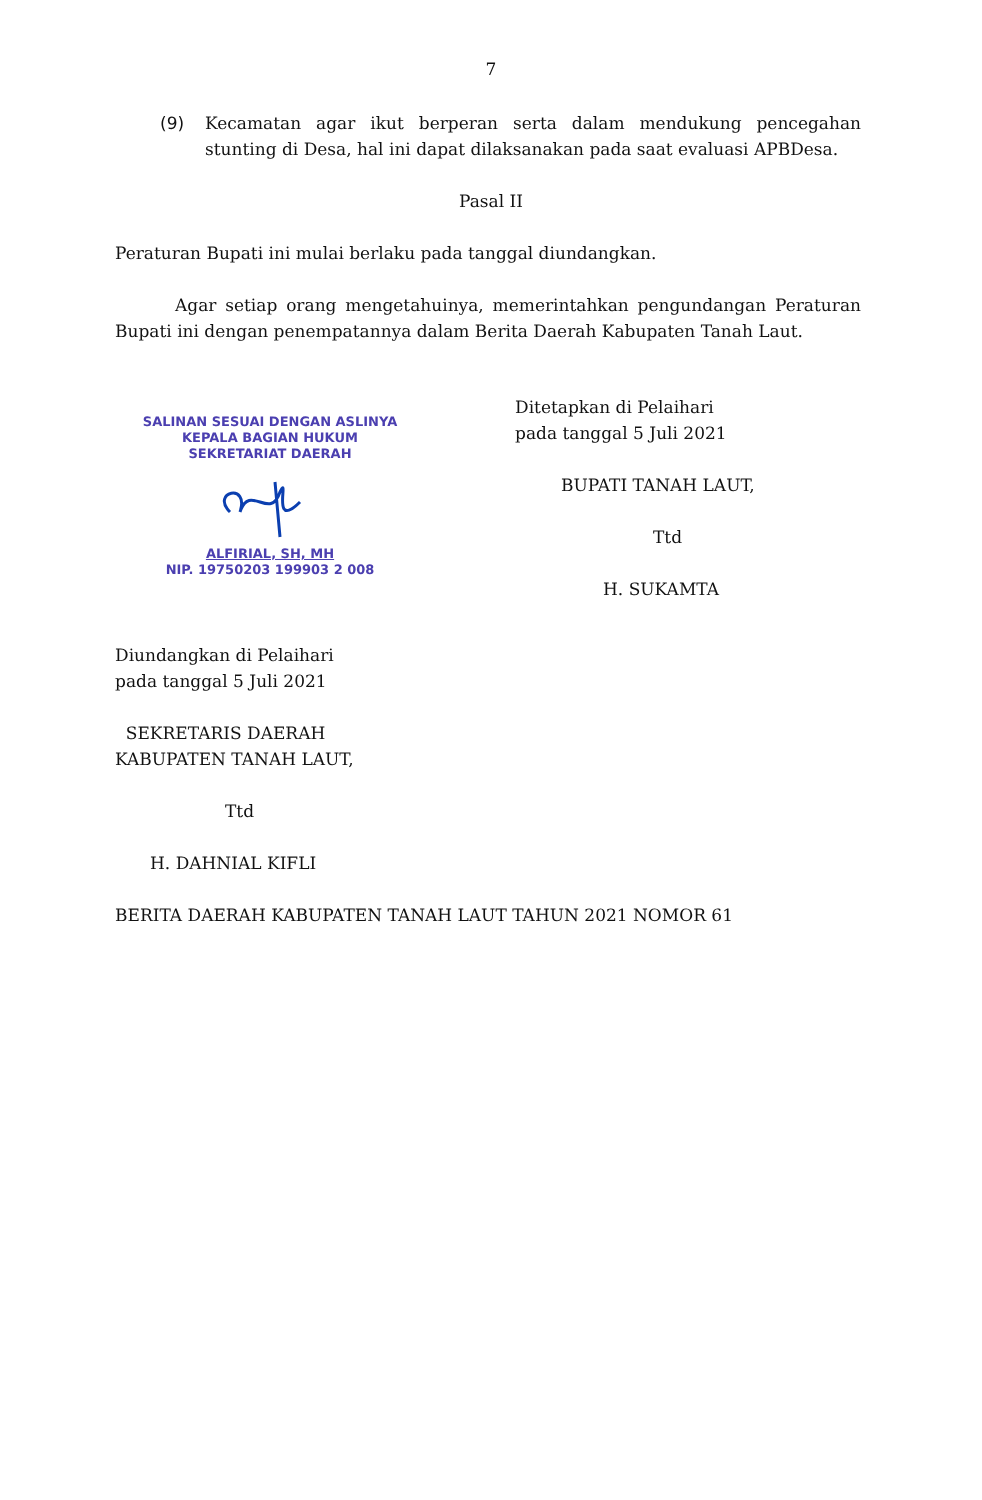7
(9) Kecamatan agar ikut berperan serta dalam mendukung pencegahan stunting di Desa, hal ini dapat dilaksanakan pada saat evaluasi APBDesa.
Pasal II
Peraturan Bupati ini mulai berlaku pada tanggal diundangkan.
Agar setiap orang mengetahuinya, memerintahkan pengundangan Peraturan Bupati ini dengan penempatannya dalam Berita Daerah Kabupaten Tanah Laut.
SALINAN SESUAI DENGAN ASLINYA
KEPALA BAGIAN HUKUM
SEKRETARIAT DAERAH
ALFIRIAL, SH, MH
NIP. 19750203 199903 2 008
Ditetapkan di Pelaihari
pada tanggal 5 Juli 2021
BUPATI TANAH LAUT,
Ttd
H. SUKAMTA
Diundangkan di Pelaihari
pada tanggal 5 Juli 2021
SEKRETARIS DAERAH
KABUPATEN TANAH LAUT,
Ttd
H. DAHNIAL KIFLI
BERITA DAERAH KABUPATEN TANAH LAUT TAHUN 2021 NOMOR 61